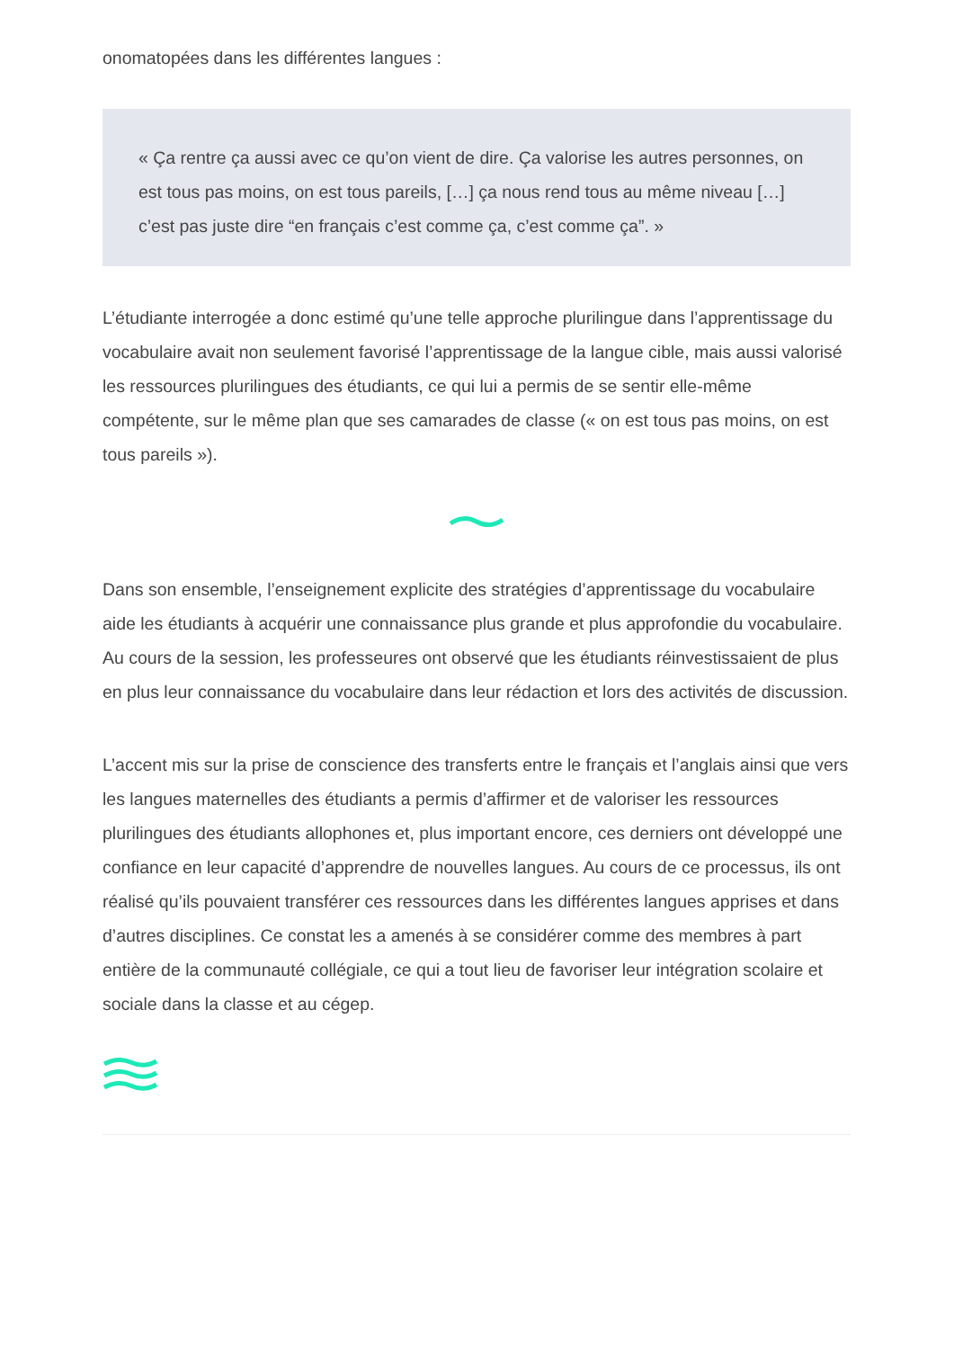onomatopées dans les différentes langues :
« Ça rentre ça aussi avec ce qu’on vient de dire. Ça valorise les autres personnes, on est tous pas moins, on est tous pareils, […] ça nous rend tous au même niveau […] c’est pas juste dire “en français c’est comme ça, c’est comme ça”. »
L’étudiante interrogée a donc estimé qu’une telle approche plurilingue dans l’apprentissage du vocabulaire avait non seulement favorisé l’apprentissage de la langue cible, mais aussi valorisé les ressources plurilingues des étudiants, ce qui lui a permis de se sentir elle-même compétente, sur le même plan que ses camarades de classe (« on est tous pas moins, on est tous pareils »).
Dans son ensemble, l’enseignement explicite des stratégies d’apprentissage du vocabulaire aide les étudiants à acquérir une connaissance plus grande et plus approfondie du vocabulaire. Au cours de la session, les professeures ont observé que les étudiants réinvestissaient de plus en plus leur connaissance du vocabulaire dans leur rédaction et lors des activités de discussion.
L’accent mis sur la prise de conscience des transferts entre le français et l’anglais ainsi que vers les langues maternelles des étudiants a permis d’affirmer et de valoriser les ressources plurilingues des étudiants allophones et, plus important encore, ces derniers ont développé une confiance en leur capacité d’apprendre de nouvelles langues. Au cours de ce processus, ils ont réalisé qu’ils pouvaient transférer ces ressources dans les différentes langues apprises et dans d’autres disciplines. Ce constat les a amenés à se considérer comme des membres à part entière de la communauté collégiale, ce qui a tout lieu de favoriser leur intégration scolaire et sociale dans la classe et au cégep.